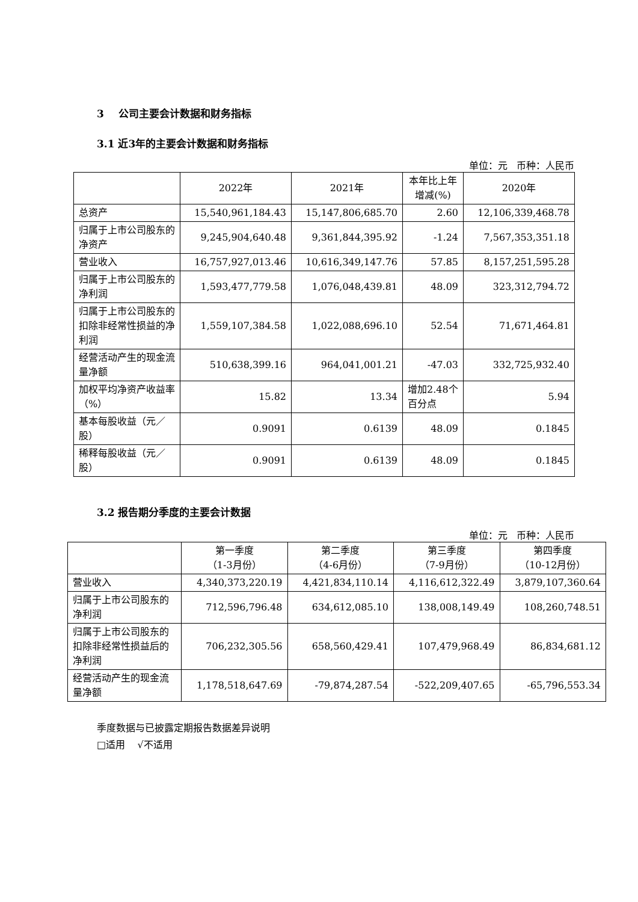3 公司主要会计数据和财务指标
3.1 近3年的主要会计数据和财务指标
单位：元 币种：人民币
| | 2022年 | 2021年 | 本年比上年增减(%) | 2020年 |
| --- | --- | --- | --- | --- |
| 总资产 | 15,540,961,184.43 | 15,147,806,685.70 | 2.60 | 12,106,339,468.78 |
| 归属于上市公司股东的净资产 | 9,245,904,640.48 | 9,361,844,395.92 | -1.24 | 7,567,353,351.18 |
| 营业收入 | 16,757,927,013.46 | 10,616,349,147.76 | 57.85 | 8,157,251,595.28 |
| 归属于上市公司股东的净利润 | 1,593,477,779.58 | 1,076,048,439.81 | 48.09 | 323,312,794.72 |
| 归属于上市公司股东的扣除非经常性损益的净利润 | 1,559,107,384.58 | 1,022,088,696.10 | 52.54 | 71,671,464.81 |
| 经营活动产生的现金流量净额 | 510,638,399.16 | 964,041,001.21 | -47.03 | 332,725,932.40 |
| 加权平均净资产收益率（%） | 15.82 | 13.34 | 增加2.48个百分点 | 5.94 |
| 基本每股收益（元／股） | 0.9091 | 0.6139 | 48.09 | 0.1845 |
| 稀释每股收益（元／股） | 0.9091 | 0.6139 | 48.09 | 0.1845 |
3.2 报告期分季度的主要会计数据
单位：元 币种：人民币
| | 第一季度 （1-3月份） | 第二季度 （4-6月份） | 第三季度 （7-9月份） | 第四季度 （10-12月份） |
| --- | --- | --- | --- | --- |
| 营业收入 | 4,340,373,220.19 | 4,421,834,110.14 | 4,116,612,322.49 | 3,879,107,360.64 |
| 归属于上市公司股东的净利润 | 712,596,796.48 | 634,612,085.10 | 138,008,149.49 | 108,260,748.51 |
| 归属于上市公司股东的扣除非经常性损益后的净利润 | 706,232,305.56 | 658,560,429.41 | 107,479,968.49 | 86,834,681.12 |
| 经营活动产生的现金流量净额 | 1,178,518,647.69 | -79,874,287.54 | -522,209,407.65 | -65,796,553.34 |
季度数据与已披露定期报告数据差异说明
□适用 √不适用